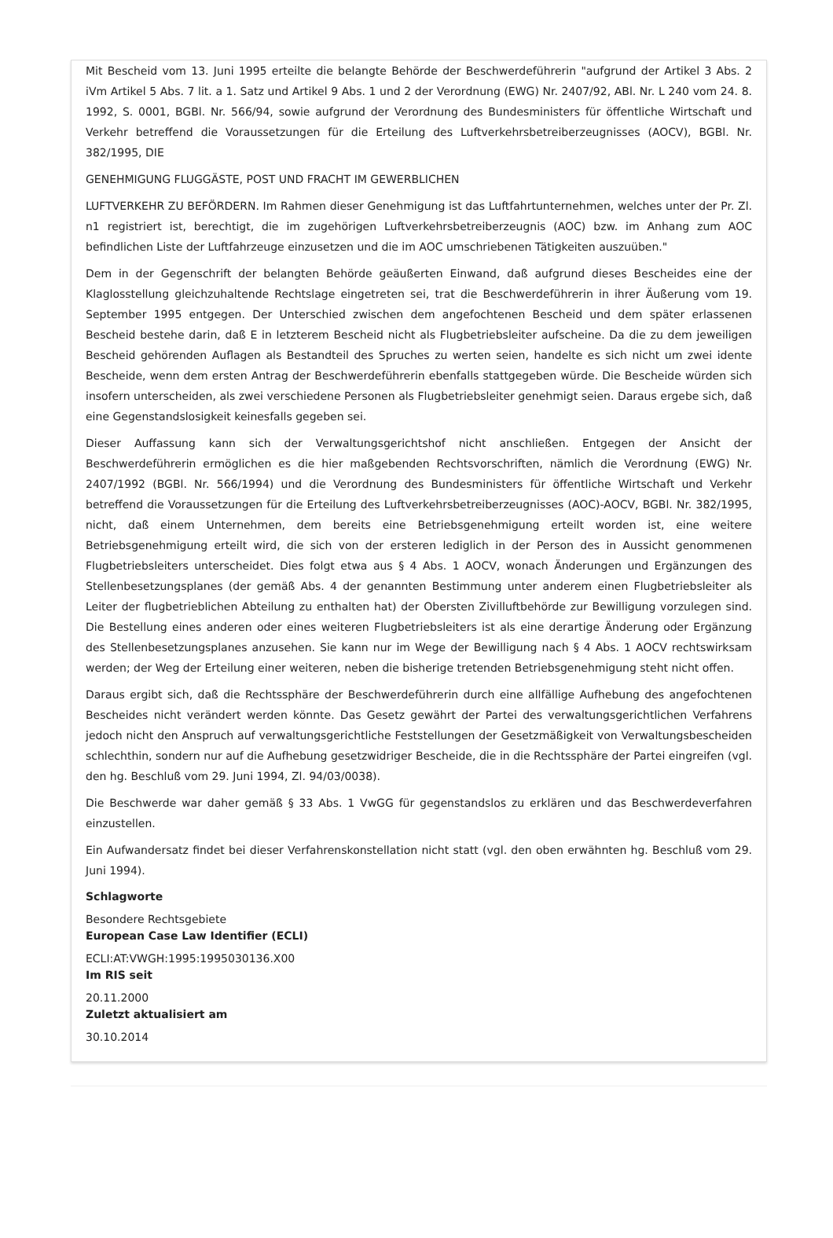Mit Bescheid vom 13. Juni 1995 erteilte die belangte Behörde der Beschwerdeführerin "aufgrund der Artikel 3 Abs. 2 iVm Artikel 5 Abs. 7 lit. a 1. Satz und Artikel 9 Abs. 1 und 2 der Verordnung (EWG) Nr. 2407/92, ABl. Nr. L 240 vom 24. 8. 1992, S. 0001, BGBl. Nr. 566/94, sowie aufgrund der Verordnung des Bundesministers für öffentliche Wirtschaft und Verkehr betreffend die Voraussetzungen für die Erteilung des Luftverkehrsbetreiberzeugnisses (AOCV), BGBl. Nr. 382/1995, DIE
GENEHMIGUNG FLUGGÄSTE, POST UND FRACHT IM GEWERBLICHEN
LUFTVERKEHR ZU BEFÖRDERN. Im Rahmen dieser Genehmigung ist das Luftfahrtunternehmen, welches unter der Pr. Zl. n1 registriert ist, berechtigt, die im zugehörigen Luftverkehrsbetreiberzeugnis (AOC) bzw. im Anhang zum AOC befindlichen Liste der Luftfahrzeuge einzusetzen und die im AOC umschriebenen Tätigkeiten auszuüben."
Dem in der Gegenschrift der belangten Behörde geäußerten Einwand, daß aufgrund dieses Bescheides eine der Klaglosstellung gleichzuhaltende Rechtslage eingetreten sei, trat die Beschwerdeführerin in ihrer Äußerung vom 19. September 1995 entgegen. Der Unterschied zwischen dem angefochtenen Bescheid und dem später erlassenen Bescheid bestehe darin, daß E in letzterem Bescheid nicht als Flugbetriebsleiter aufscheine. Da die zu dem jeweiligen Bescheid gehörenden Auflagen als Bestandteil des Spruches zu werten seien, handelte es sich nicht um zwei idente Bescheide, wenn dem ersten Antrag der Beschwerdeführerin ebenfalls stattgegeben würde. Die Bescheide würden sich insofern unterscheiden, als zwei verschiedene Personen als Flugbetriebsleiter genehmigt seien. Daraus ergebe sich, daß eine Gegenstandslosigkeit keinesfalls gegeben sei.
Dieser Auffassung kann sich der Verwaltungsgerichtshof nicht anschließen. Entgegen der Ansicht der Beschwerdeführerin ermöglichen es die hier maßgebenden Rechtsvorschriften, nämlich die Verordnung (EWG) Nr. 2407/1992 (BGBl. Nr. 566/1994) und die Verordnung des Bundesministers für öffentliche Wirtschaft und Verkehr betreffend die Voraussetzungen für die Erteilung des Luftverkehrsbetreiberzeugnisses (AOC)-AOCV, BGBl. Nr. 382/1995, nicht, daß einem Unternehmen, dem bereits eine Betriebsgenehmigung erteilt worden ist, eine weitere Betriebsgenehmigung erteilt wird, die sich von der ersteren lediglich in der Person des in Aussicht genommenen Flugbetriebsleiters unterscheidet. Dies folgt etwa aus § 4 Abs. 1 AOCV, wonach Änderungen und Ergänzungen des Stellenbesetzungsplanes (der gemäß Abs. 4 der genannten Bestimmung unter anderem einen Flugbetriebsleiter als Leiter der flugbetrieblichen Abteilung zu enthalten hat) der Obersten Zivilluftbehörde zur Bewilligung vorzulegen sind. Die Bestellung eines anderen oder eines weiteren Flugbetriebsleiters ist als eine derartige Änderung oder Ergänzung des Stellenbesetzungsplanes anzusehen. Sie kann nur im Wege der Bewilligung nach § 4 Abs. 1 AOCV rechtswirksam werden; der Weg der Erteilung einer weiteren, neben die bisherige tretenden Betriebsgenehmigung steht nicht offen.
Daraus ergibt sich, daß die Rechtssphäre der Beschwerdeführerin durch eine allfällige Aufhebung des angefochtenen Bescheides nicht verändert werden könnte. Das Gesetz gewährt der Partei des verwaltungsgerichtlichen Verfahrens jedoch nicht den Anspruch auf verwaltungsgerichtliche Feststellungen der Gesetzmäßigkeit von Verwaltungsbescheiden schlechthin, sondern nur auf die Aufhebung gesetzwidriger Bescheide, die in die Rechtssphäre der Partei eingreifen (vgl. den hg. Beschluß vom 29. Juni 1994, Zl. 94/03/0038).
Die Beschwerde war daher gemäß § 33 Abs. 1 VwGG für gegenstandslos zu erklären und das Beschwerdeverfahren einzustellen.
Ein Aufwandersatz findet bei dieser Verfahrenskonstellation nicht statt (vgl. den oben erwähnten hg. Beschluß vom 29. Juni 1994).
Schlagworte
Besondere Rechtsgebiete
European Case Law Identifier (ECLI)
ECLI:AT:VWGH:1995:1995030136.X00
Im RIS seit
20.11.2000
Zuletzt aktualisiert am
30.10.2014